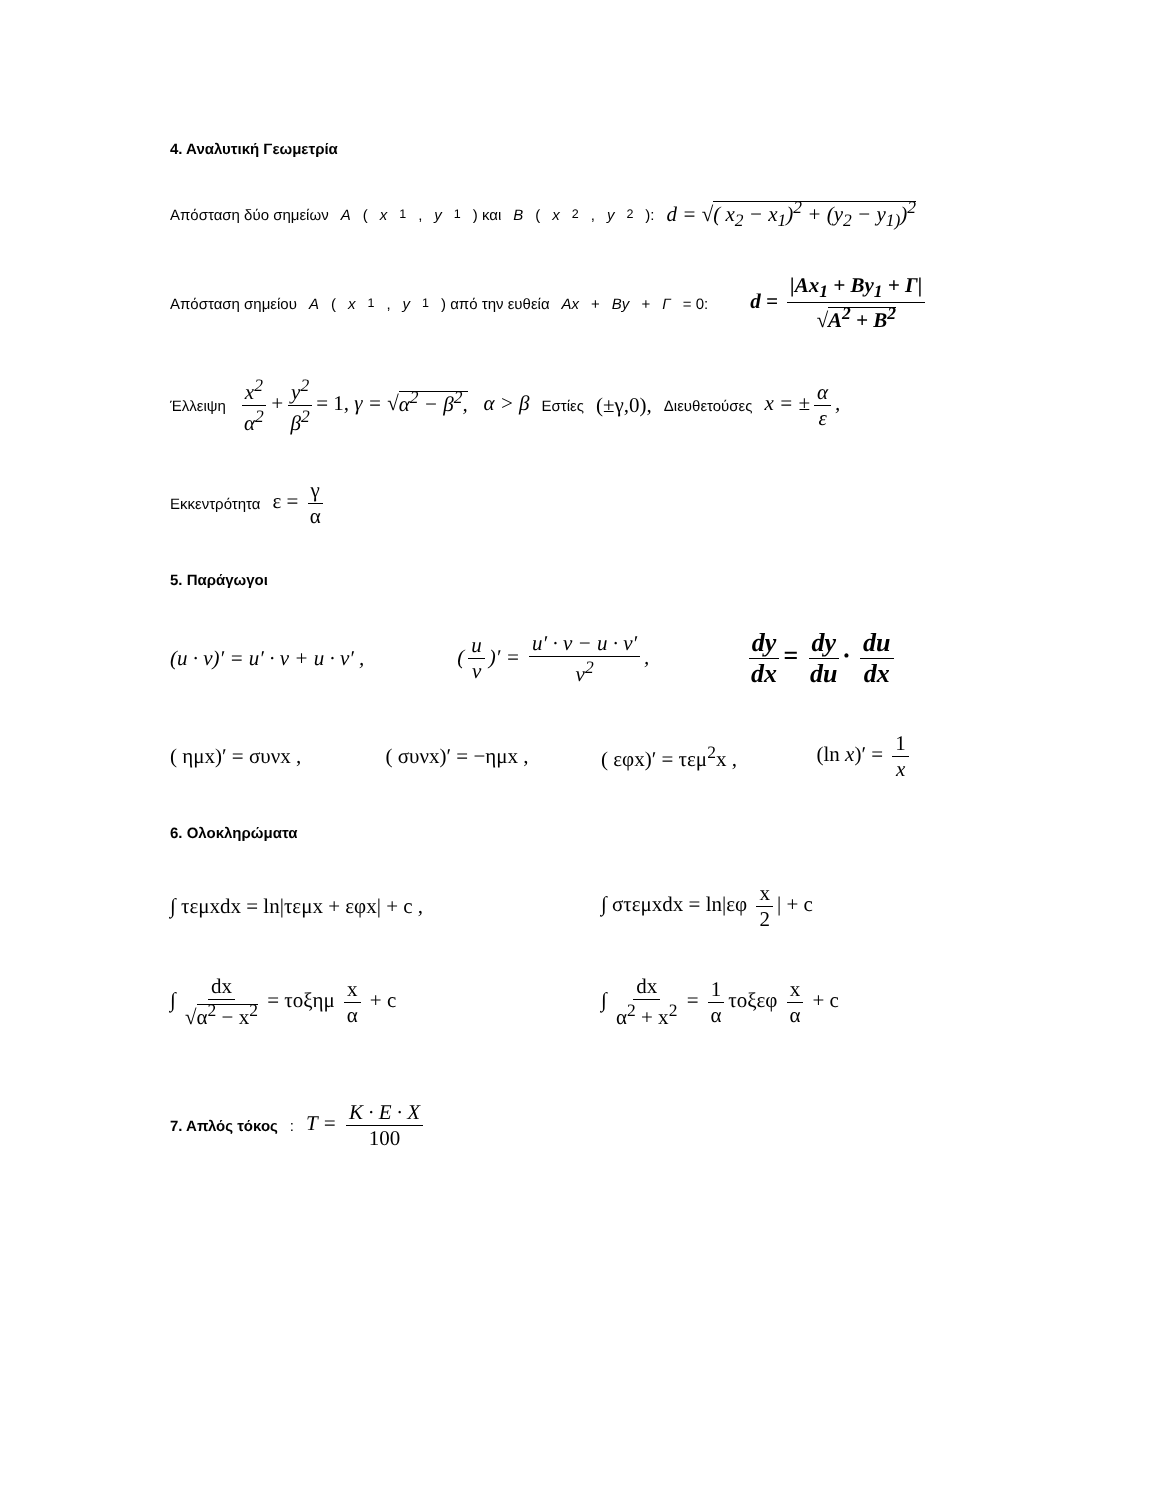4. Αναλυτική Γεωμετρία
Απόσταση δύο σημείων A (x<sub>1</sub>, y<sub>1</sub>) και B (x<sub>2</sub>, y<sub>2</sub>): d = √( x<sub>2</sub> − x<sub>1</sub>)<sup>2</sup> + (y<sub>2</sub> − y<sub>1)</sub>)<sup>2</sup>
Απόσταση σημείου A (x<sub>1</sub>, y<sub>1</sub>) από την ευθεία Ax + By + Γ = 0: d = |Ax<sub>1</sub> + By<sub>1</sub> + Γ| √A<sup>2</sup> + B<sup>2</sup>
Έλλειψη x<sup>2</sup> α<sup>2</sup> + y<sup>2</sup> β<sup>2</sup> = 1, γ = √α<sup>2</sup> − β<sup>2</sup>, α > β Εστίες (±γ,0), Διευθετούσες x = ± α ε,
Εκκεντρότητα ε = γ α
5. Παράγωγοι
(u · v)′ = u′ · v + u · v′ , (u v)′ = u′ · v − u · v′ v<sup>2</sup>, dy dx = dy du · du dx
( ημx)′ = συνx , ( συνx)′ = −ημx , ( εφx)′ = τεμ<sup>2</sup>x , (ln x)′ = 1 x
6. Ολοκληρώματα
∫ τεμxdx = ln|τεμx + εφx| + c , ∫ στεμxdx = ln|εφ x 2 | + c
∫ dx √α<sup>2</sup> − x<sup>2</sup> = τοξημ x α + c ∫ dx α<sup>2</sup> + x<sup>2</sup> = 1 α τοξεφ x α + c
7. Απλός τόκος: T = K · E · X 100